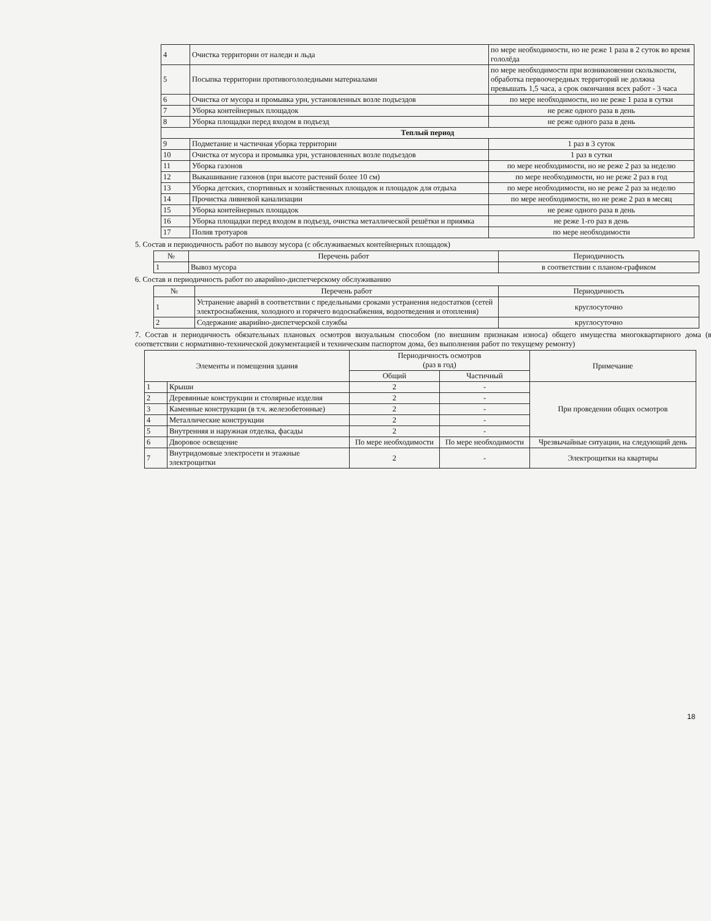| 4 | Очистка территории от наледи и льда | по мере необходимости, но не реже 1 раза в 2 суток во время гололёда |
| 5 | Посыпка территории противогололедными материалами | по мере необходимости при возникновении скользкости, обработка первоочередных территорий не должна превышать 1,5 часа, а срок окончания всех работ - 3 часа |
| 6 | Очистка от мусора и промывка урн, установленных возле подъездов | по мере необходимости, но не реже 1 раза в сутки |
| 7 | Уборка контейнерных площадок | не реже одного раза в день |
| 8 | Уборка площадки перед входом в подъезд | не реже одного раза в день |
| Теплый период | | |
| 9 | Подметание и частичная уборка территории | 1 раз в 3 суток |
| 10 | Очистка от мусора и промывка урн, установленных возле подъездов | 1 раз в сутки |
| 11 | Уборка газонов | по мере необходимости, но не реже 2 раз за неделю |
| 12 | Выкашивание газонов (при высоте растений более 10 см) | по мере необходимости, но не реже 2 раз в год |
| 13 | Уборка детских, спортивных и хозяйственных площадок и площадок для отдыха | по мере необходимости, но не реже 2 раз за неделю |
| 14 | Прочистка ливневой канализации | по мере необходимости, но не реже 2 раз в месяц |
| 15 | Уборка контейнерных площадок | не реже одного раза в день |
| 16 | Уборка площадки перед входом в подъезд, очистка металлической решётки и приямка | не реже 1-го раз в день |
| 17 | Полив тротуаров | по мере необходимости |
5. Состав и периодичность работ по вывозу мусора (с обслуживаемых контейнерных площадок)
| № | Перечень работ | Периодичность |
| --- | --- | --- |
| 1 | Вывоз мусора | в соответствии с планом-графиком |
6. Состав и периодичность работ по аварийно-диспетчерскому обслуживанию
| № | Перечень работ | Периодичность |
| --- | --- | --- |
| 1 | Устранение аварий в соответствии с предельными сроками устранения недостатков (сетей электроснабжения, холодного и горячего водоснабжения, водоотведения и отопления) | круглосуточно |
| 2 | Содержание аварийно-диспетчерской службы | круглосуточно |
7. Состав и периодичность обязательных плановых осмотров визуальным способом (по внешним признакам износа) общего имущества многоквартирного дома (в соответствии с нормативно-технической документацией и техническим паспортом дома, без выполнения работ по текущему ремонту)
| Элементы и помещения здания | | Периодичность осмотров (раз в год) | | Примечание |
| --- | --- | --- | --- | --- |
| | | Общий | Частичный | |
| 1 | Крыши | 2 | - | При проведении общих осмотров |
| 2 | Деревянные конструкции и столярные изделия | 2 | - | |
| 3 | Каменные конструкции (в т.ч. железобетонные) | 2 | - | |
| 4 | Металлические конструкции | 2 | - | |
| 5 | Внутренняя и наружная отделка, фасады | 2 | - | |
| 6 | Дворовое освещение | По мере необходимости | По мере необходимости | Чрезвычайные ситуации, на следующий день |
| 7 | Внутридомовые электросети и этажные электрощитки | 2 | - | Электрощитки на квартиры |
18